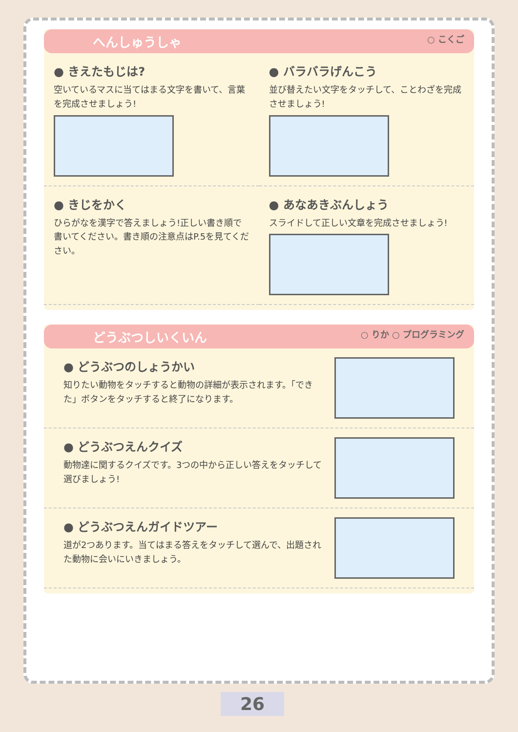へんしゅうしゃ ○ こくご
● きえたもじは?
空いているマスに当てはまる文字を書いて、言葉を完成させましょう!
● バラバラげんこう
並び替えたい文字をタッチして、ことわざを完成させましょう!
● きじをかく
ひらがなを漢字で答えましょう!正しい書き順で書いてください。書き順の注意点はP.5を見てください。
● あなあきぶんしょう
スライドして正しい文章を完成させましょう!
どうぶつしいくいん ○ りか ○ プログラミング
● どうぶつのしょうかい
知りたい動物をタッチすると動物の詳細が表示されます。「できた」ボタンをタッチすると終了になります。
● どうぶつえんクイズ
動物達に関するクイズです。3つの中から正しい答えをタッチして選びましょう!
● どうぶつえんガイドツアー
道が2つあります。当てはまる答えをタッチして選んで、出題された動物に会いにいきましょう。
26